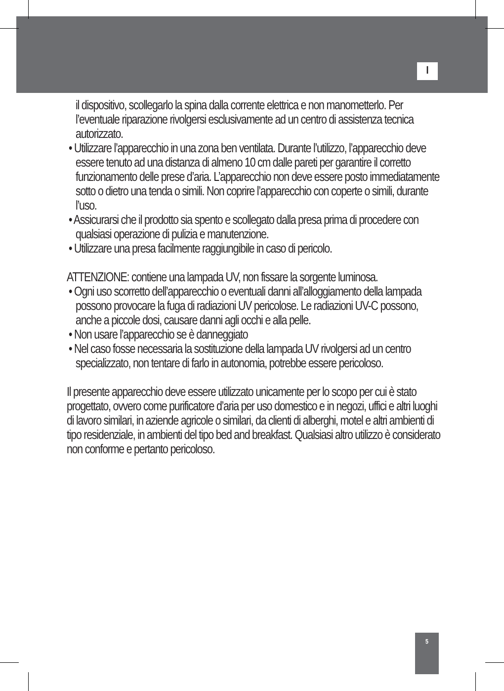I
il dispositivo, scollegarlo la spina dalla corrente elettrica e non manometterlo. Per l’eventuale riparazione rivolgersi esclusivamente ad un centro di assistenza tecnica autorizzato.
• Utilizzare l’apparecchio in una zona ben ventilata. Durante l’utilizzo, l’apparecchio deve essere tenuto ad una distanza di almeno 10 cm dalle pareti per garantire il corretto funzionamento delle prese d’aria. L’apparecchio non deve essere posto immediatamente sotto o dietro una tenda o simili. Non coprire l’apparecchio con coperte o simili, durante l’uso.
• Assicurarsi che il prodotto sia spento e scollegato dalla presa prima di procedere con qualsiasi operazione di pulizia e manutenzione.
• Utilizzare una presa facilmente raggiungibile in caso di pericolo.
ATTENZIONE: contiene una lampada UV, non fissare la sorgente luminosa.
• Ogni uso scorretto dell’apparecchio o eventuali danni all’alloggiamento della lampada possono provocare la fuga di radiazioni UV pericolose. Le radiazioni UV-C possono, anche a piccole dosi, causare danni agli occhi e alla pelle.
• Non usare l’apparecchio se è danneggiato
• Nel caso fosse necessaria la sostituzione della lampada UV rivolgersi ad un centro specializzato, non tentare di farlo in autonomia, potrebbe essere pericoloso.
Il presente apparecchio deve essere utilizzato unicamente per lo scopo per cui è stato progettato, ovvero come purificatore d’aria per uso domestico e in negozi, uffici e altri luoghi di lavoro similari, in aziende agricole o similari, da clienti di alberghi, motel e altri ambienti di tipo residenziale, in ambienti del tipo bed and breakfast. Qualsiasi altro utilizzo è considerato non conforme e pertanto pericoloso.
5